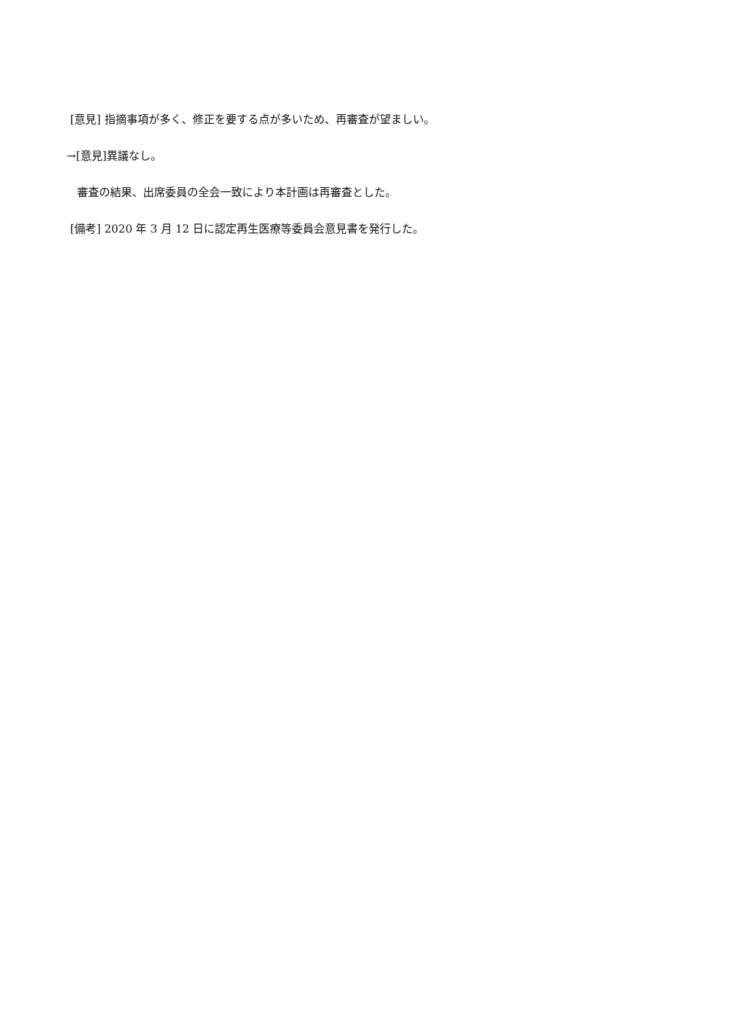[意見] 指摘事項が多く、修正を要する点が多いため、再審査が望ましい。
→[意見]異議なし。
審査の結果、出席委員の全会一致により本計画は再審査とした。
[備考] 2020 年 3 月 12 日に認定再生医療等委員会意見書を発行した。